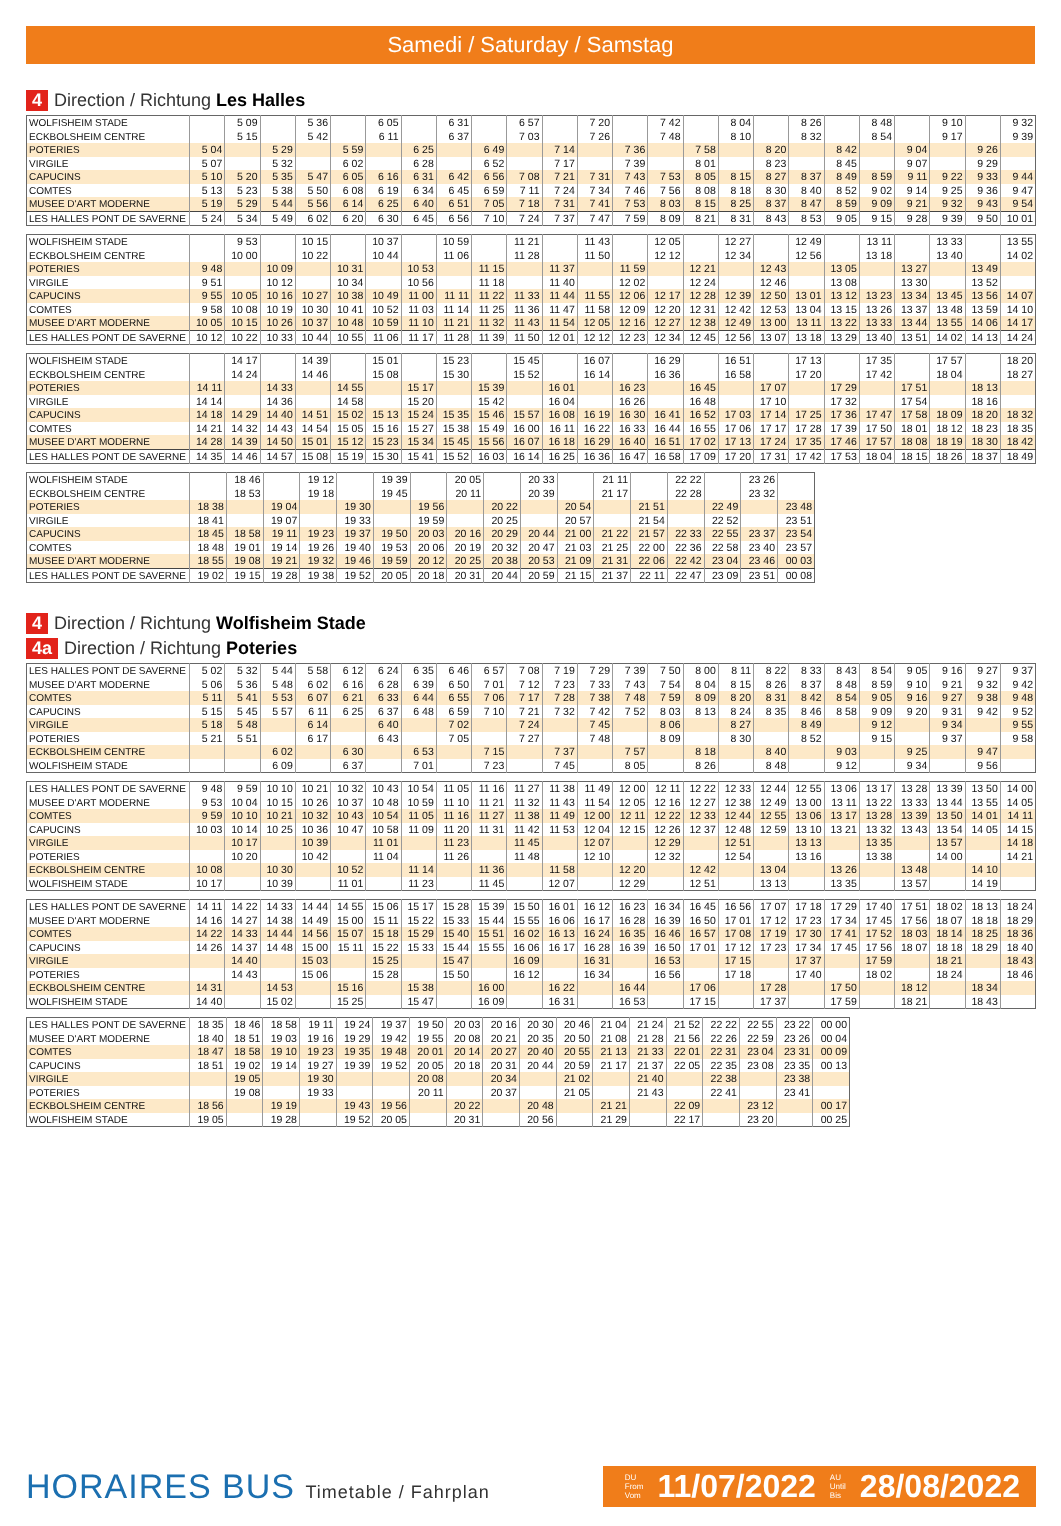Samedi / Saturday / Samstag
4 Direction / Richtung Les Halles
| WOLFISHEIM STADE | | 5 09 | | 5 36 | | 6 05 | | 6 31 | | 6 57 | | 7 20 | | 7 42 | | 8 04 | | 8 26 | | 8 48 | | 9 10 | | 9 32 |
| ECKBOLSHEIM CENTRE | | 5 15 | | 5 42 | | 6 11 | | 6 37 | | 7 03 | | 7 26 | | 7 48 | | 8 10 | | 8 32 | | 8 54 | | 9 17 | | 9 39 |
| POTERIES | 5 04 | | 5 29 | | 5 59 | | 6 25 | | 6 49 | | 7 14 | | 7 36 | | 7 58 | | 8 20 | | 8 42 | | 9 04 | | 9 26 | |
| VIRGILE | 5 07 | | 5 32 | | 6 02 | | 6 28 | | 6 52 | | 7 17 | | 7 39 | | 8 01 | | 8 23 | | 8 45 | | 9 07 | | 9 29 | |
| CAPUCINS | 5 10 | 5 20 | 5 35 | 5 47 | 6 05 | 6 16 | 6 31 | 6 42 | 6 56 | 7 08 | 7 21 | 7 31 | 7 43 | 7 53 | 8 05 | 8 15 | 8 27 | 8 37 | 8 49 | 8 59 | 9 11 | 9 22 | 9 33 | 9 44 |
| COMTES | 5 13 | 5 23 | 5 38 | 5 50 | 6 08 | 6 19 | 6 34 | 6 45 | 6 59 | 7 11 | 7 24 | 7 34 | 7 46 | 7 56 | 8 08 | 8 18 | 8 30 | 8 40 | 8 52 | 9 02 | 9 14 | 9 25 | 9 36 | 9 47 |
| MUSEE D'ART MODERNE | 5 19 | 5 29 | 5 44 | 5 56 | 6 14 | 6 25 | 6 40 | 6 51 | 7 05 | 7 18 | 7 31 | 7 41 | 7 53 | 8 03 | 8 15 | 8 25 | 8 37 | 8 47 | 8 59 | 9 09 | 9 21 | 9 32 | 9 43 | 9 54 |
| LES HALLES PONT DE SAVERNE | 5 24 | 5 34 | 5 49 | 6 02 | 6 20 | 6 30 | 6 45 | 6 56 | 7 10 | 7 24 | 7 37 | 7 47 | 7 59 | 8 09 | 8 21 | 8 31 | 8 43 | 8 53 | 9 05 | 9 15 | 9 28 | 9 39 | 9 50 | 10 01 |
| WOLFISHEIM STADE | | 9 53 | | 10 15 | | 10 37 | | 10 59 | | 11 21 | | 11 43 | | 12 05 | | 12 27 | | 12 49 | | 13 11 | | 13 33 | | 13 55 |
| ECKBOLSHEIM CENTRE | | 10 00 | | 10 22 | | 10 44 | | 11 06 | | 11 28 | | 11 50 | | 12 12 | | 12 34 | | 12 56 | | 13 18 | | 13 40 | | 14 02 |
| POTERIES | 9 48 | | 10 09 | | 10 31 | | 10 53 | | 11 15 | | 11 37 | | 11 59 | | 12 21 | | 12 43 | | 13 05 | | 13 27 | | 13 49 | |
| VIRGILE | 9 51 | | 10 12 | | 10 34 | | 10 56 | | 11 18 | | 11 40 | | 12 02 | | 12 24 | | 12 46 | | 13 08 | | 13 30 | | 13 52 | |
| CAPUCINS | 9 55 | 10 05 | 10 16 | 10 27 | 10 38 | 10 49 | 11 00 | 11 11 | 11 22 | 11 33 | 11 44 | 11 55 | 12 06 | 12 17 | 12 28 | 12 39 | 12 50 | 13 01 | 13 12 | 13 23 | 13 34 | 13 45 | 13 56 | 14 07 |
| COMTES | 9 58 | 10 08 | 10 19 | 10 30 | 10 41 | 10 52 | 11 03 | 11 14 | 11 25 | 11 36 | 11 47 | 11 58 | 12 09 | 12 20 | 12 31 | 12 42 | 12 53 | 13 04 | 13 15 | 13 26 | 13 37 | 13 48 | 13 59 | 14 10 |
| MUSEE D'ART MODERNE | 10 05 | 10 15 | 10 26 | 10 37 | 10 48 | 10 59 | 11 10 | 11 21 | 11 32 | 11 43 | 11 54 | 12 05 | 12 16 | 12 27 | 12 38 | 12 49 | 13 00 | 13 11 | 13 22 | 13 33 | 13 44 | 13 55 | 14 06 | 14 17 |
| LES HALLES PONT DE SAVERNE | 10 12 | 10 22 | 10 33 | 10 44 | 10 55 | 11 06 | 11 17 | 11 28 | 11 39 | 11 50 | 12 01 | 12 12 | 12 23 | 12 34 | 12 45 | 12 56 | 13 07 | 13 18 | 13 29 | 13 40 | 13 51 | 14 02 | 14 13 | 14 24 |
| WOLFISHEIM STADE | | 14 17 | | 14 39 | | 15 01 | | 15 23 | | 15 45 | | 16 07 | | 16 29 | | 16 51 | | 17 13 | | 17 35 | | 17 57 | | 18 20 |
| ECKBOLSHEIM CENTRE | | 14 24 | | 14 46 | | 15 08 | | 15 30 | | 15 52 | | 16 14 | | 16 36 | | 16 58 | | 17 20 | | 17 42 | | 18 04 | | 18 27 |
| POTERIES | 14 11 | | 14 33 | | 14 55 | | 15 17 | | 15 39 | | 16 01 | | 16 23 | | 16 45 | | 17 07 | | 17 29 | | 17 51 | | 18 13 | |
| VIRGILE | 14 14 | | 14 36 | | 14 58 | | 15 20 | | 15 42 | | 16 04 | | 16 26 | | 16 48 | | 17 10 | | 17 32 | | 17 54 | | 18 16 | |
| CAPUCINS | 14 18 | 14 29 | 14 40 | 14 51 | 15 02 | 15 13 | 15 24 | 15 35 | 15 46 | 15 57 | 16 08 | 16 19 | 16 30 | 16 41 | 16 52 | 17 03 | 17 14 | 17 25 | 17 36 | 17 47 | 17 58 | 18 09 | 18 20 | 18 32 |
| COMTES | 14 21 | 14 32 | 14 43 | 14 54 | 15 05 | 15 16 | 15 27 | 15 38 | 15 49 | 16 00 | 16 11 | 16 22 | 16 33 | 16 44 | 16 55 | 17 06 | 17 17 | 17 28 | 17 39 | 17 50 | 18 01 | 18 12 | 18 23 | 18 35 |
| MUSEE D'ART MODERNE | 14 28 | 14 39 | 14 50 | 15 01 | 15 12 | 15 23 | 15 34 | 15 45 | 15 56 | 16 07 | 16 18 | 16 29 | 16 40 | 16 51 | 17 02 | 17 13 | 17 24 | 17 35 | 17 46 | 17 57 | 18 08 | 18 19 | 18 30 | 18 42 |
| LES HALLES PONT DE SAVERNE | 14 35 | 14 46 | 14 57 | 15 08 | 15 19 | 15 30 | 15 41 | 15 52 | 16 03 | 16 14 | 16 25 | 16 36 | 16 47 | 16 58 | 17 09 | 17 20 | 17 31 | 17 42 | 17 53 | 18 04 | 18 15 | 18 26 | 18 37 | 18 49 |
| WOLFISHEIM STADE | | 18 46 | | 19 12 | | 19 39 | | 20 05 | | 20 33 | | 21 11 | | 22 22 | | 23 26 | |
| ECKBOLSHEIM CENTRE | | 18 53 | | 19 18 | | 19 45 | | 20 11 | | 20 39 | | 21 17 | | 22 28 | | 23 32 | |
| POTERIES | 18 38 | | 19 04 | | 19 30 | | 19 56 | | 20 22 | | 20 54 | | 21 51 | | 22 49 | | 23 48 |
| VIRGILE | 18 41 | | 19 07 | | 19 33 | | 19 59 | | 20 25 | | 20 57 | | 21 54 | | 22 52 | | 23 51 |
| CAPUCINS | 18 45 | 18 58 | 19 11 | 19 23 | 19 37 | 19 50 | 20 03 | 20 16 | 20 29 | 20 44 | 21 00 | 21 22 | 21 57 | 22 33 | 22 55 | 23 37 | 23 54 |
| COMTES | 18 48 | 19 01 | 19 14 | 19 26 | 19 40 | 19 53 | 20 06 | 20 19 | 20 32 | 20 47 | 21 03 | 21 25 | 22 00 | 22 36 | 22 58 | 23 40 | 23 57 |
| MUSEE D'ART MODERNE | 18 55 | 19 08 | 19 21 | 19 32 | 19 46 | 19 59 | 20 12 | 20 25 | 20 38 | 20 53 | 21 09 | 21 31 | 22 06 | 22 42 | 23 04 | 23 46 | 00 03 |
| LES HALLES PONT DE SAVERNE | 19 02 | 19 15 | 19 28 | 19 38 | 19 52 | 20 05 | 20 18 | 20 31 | 20 44 | 20 59 | 21 15 | 21 37 | 22 11 | 22 47 | 23 09 | 23 51 | 00 08 |
4 Direction / Richtung Wolfisheim Stade
4a Direction / Richtung Poteries
| LES HALLES PONT DE SAVERNE | 5 02 | 5 32 | 5 44 | 5 58 | 6 12 | 6 24 | 6 35 | 6 46 | 6 57 | 7 08 | 7 19 | 7 29 | 7 39 | 7 50 | 8 00 | 8 11 | 8 22 | 8 33 | 8 43 | 8 54 | 9 05 | 9 16 | 9 27 | 9 37 |
| MUSEE D'ART MODERNE | 5 06 | 5 36 | 5 48 | 6 02 | 6 16 | 6 28 | 6 39 | 6 50 | 7 01 | 7 12 | 7 23 | 7 33 | 7 43 | 7 54 | 8 04 | 8 15 | 8 26 | 8 37 | 8 48 | 8 59 | 9 10 | 9 21 | 9 32 | 9 42 |
| COMTES | 5 11 | 5 41 | 5 53 | 6 07 | 6 21 | 6 33 | 6 44 | 6 55 | 7 06 | 7 17 | 7 28 | 7 38 | 7 48 | 7 59 | 8 09 | 8 20 | 8 31 | 8 42 | 8 54 | 9 05 | 9 16 | 9 27 | 9 38 | 9 48 |
| CAPUCINS | 5 15 | 5 45 | 5 57 | 6 11 | 6 25 | 6 37 | 6 48 | 6 59 | 7 10 | 7 21 | 7 32 | 7 42 | 7 52 | 8 03 | 8 13 | 8 24 | 8 35 | 8 46 | 8 58 | 9 09 | 9 20 | 9 31 | 9 42 | 9 52 |
| VIRGILE | 5 18 | 5 48 | | 6 14 | | 6 40 | | 7 02 | | 7 24 | | 7 45 | | 8 06 | | 8 27 | | 8 49 | | 9 12 | | 9 34 | | 9 55 |
| POTERIES | 5 21 | 5 51 | | 6 17 | | 6 43 | | 7 05 | | 7 27 | | 7 48 | | 8 09 | | 8 30 | | 8 52 | | 9 15 | | 9 37 | | 9 58 |
| ECKBOLSHEIM CENTRE | | | 6 02 | | 6 30 | | 6 53 | | 7 15 | | 7 37 | | 7 57 | | 8 18 | | 8 40 | | 9 03 | | 9 25 | | 9 47 | |
| WOLFISHEIM STADE | | | 6 09 | | 6 37 | | 7 01 | | 7 23 | | 7 45 | | 8 05 | | 8 26 | | 8 48 | | 9 12 | | 9 34 | | 9 56 | |
| LES HALLES PONT DE SAVERNE | 9 48 | 9 59 | 10 10 | 10 21 | 10 32 | 10 43 | 10 54 | 11 05 | 11 16 | 11 27 | 11 38 | 11 49 | 12 00 | 12 11 | 12 22 | 12 33 | 12 44 | 12 55 | 13 06 | 13 17 | 13 28 | 13 39 | 13 50 | 14 00 |
| MUSEE D'ART MODERNE | 9 53 | 10 04 | 10 15 | 10 26 | 10 37 | 10 48 | 10 59 | 11 10 | 11 21 | 11 32 | 11 43 | 11 54 | 12 05 | 12 16 | 12 27 | 12 38 | 12 49 | 13 00 | 13 11 | 13 22 | 13 33 | 13 44 | 13 55 | 14 05 |
| COMTES | 9 59 | 10 10 | 10 21 | 10 32 | 10 43 | 10 54 | 11 05 | 11 16 | 11 27 | 11 38 | 11 49 | 12 00 | 12 11 | 12 22 | 12 33 | 12 44 | 12 55 | 13 06 | 13 17 | 13 28 | 13 39 | 13 50 | 14 01 | 14 11 |
| CAPUCINS | 10 03 | 10 14 | 10 25 | 10 36 | 10 47 | 10 58 | 11 09 | 11 20 | 11 31 | 11 42 | 11 53 | 12 04 | 12 15 | 12 26 | 12 37 | 12 48 | 12 59 | 13 10 | 13 21 | 13 32 | 13 43 | 13 54 | 14 05 | 14 15 |
| VIRGILE | | 10 17 | | 10 39 | | 11 01 | | 11 23 | | 11 45 | | 12 07 | | 12 29 | | 12 51 | | 13 13 | | 13 35 | | 13 57 | | 14 18 |
| POTERIES | | 10 20 | | 10 42 | | 11 04 | | 11 26 | | 11 48 | | 12 10 | | 12 32 | | 12 54 | | 13 16 | | 13 38 | | 14 00 | | 14 21 |
| ECKBOLSHEIM CENTRE | 10 08 | | 10 30 | | 10 52 | | 11 14 | | 11 36 | | 11 58 | | 12 20 | | 12 42 | | 13 04 | | 13 26 | | 13 48 | | 14 10 | |
| WOLFISHEIM STADE | 10 17 | | 10 39 | | 11 01 | | 11 23 | | 11 45 | | 12 07 | | 12 29 | | 12 51 | | 13 13 | | 13 35 | | 13 57 | | 14 19 | |
| LES HALLES PONT DE SAVERNE | 14 11 | 14 22 | 14 33 | 14 44 | 14 55 | 15 06 | 15 17 | 15 28 | 15 39 | 15 50 | 16 01 | 16 12 | 16 23 | 16 34 | 16 45 | 16 56 | 17 07 | 17 18 | 17 29 | 17 40 | 17 51 | 18 02 | 18 13 | 18 24 |
| MUSEE D'ART MODERNE | 14 16 | 14 27 | 14 38 | 14 49 | 15 00 | 15 11 | 15 22 | 15 33 | 15 44 | 15 55 | 16 06 | 16 17 | 16 28 | 16 39 | 16 50 | 17 01 | 17 12 | 17 23 | 17 34 | 17 45 | 17 56 | 18 07 | 18 18 | 18 29 |
| COMTES | 14 22 | 14 33 | 14 44 | 14 56 | 15 07 | 15 18 | 15 29 | 15 40 | 15 51 | 16 02 | 16 13 | 16 24 | 16 35 | 16 46 | 16 57 | 17 08 | 17 19 | 17 30 | 17 41 | 17 52 | 18 03 | 18 14 | 18 25 | 18 36 |
| CAPUCINS | 14 26 | 14 37 | 14 48 | 15 00 | 15 11 | 15 22 | 15 33 | 15 44 | 15 55 | 16 06 | 16 17 | 16 28 | 16 39 | 16 50 | 17 01 | 17 12 | 17 23 | 17 34 | 17 45 | 17 56 | 18 07 | 18 18 | 18 29 | 18 40 |
| VIRGILE | | 14 40 | | 15 03 | | 15 25 | | 15 47 | | 16 09 | | 16 31 | | 16 53 | | 17 15 | | 17 37 | | 17 59 | | 18 21 | | 18 43 |
| POTERIES | | 14 43 | | 15 06 | | 15 28 | | 15 50 | | 16 12 | | 16 34 | | 16 56 | | 17 18 | | 17 40 | | 18 02 | | 18 24 | | 18 46 |
| ECKBOLSHEIM CENTRE | 14 31 | | 14 53 | | 15 16 | | 15 38 | | 16 00 | | 16 22 | | 16 44 | | 17 06 | | 17 28 | | 17 50 | | 18 12 | | 18 34 | |
| WOLFISHEIM STADE | 14 40 | | 15 02 | | 15 25 | | 15 47 | | 16 09 | | 16 31 | | 16 53 | | 17 15 | | 17 37 | | 17 59 | | 18 21 | | 18 43 | |
| LES HALLES PONT DE SAVERNE | 18 35 | 18 46 | 18 58 | 19 11 | 19 24 | 19 37 | 19 50 | 20 03 | 20 16 | 20 30 | 20 46 | 21 04 | 21 24 | 21 52 | 22 22 | 22 55 | 23 22 | 00 00 |
| MUSEE D'ART MODERNE | 18 40 | 18 51 | 19 03 | 19 16 | 19 29 | 19 42 | 19 55 | 20 08 | 20 21 | 20 35 | 20 50 | 21 08 | 21 28 | 21 56 | 22 26 | 22 59 | 23 26 | 00 04 |
| COMTES | 18 47 | 18 58 | 19 10 | 19 23 | 19 35 | 19 48 | 20 01 | 20 14 | 20 27 | 20 40 | 20 55 | 21 13 | 21 33 | 22 01 | 22 31 | 23 04 | 23 31 | 00 09 |
| CAPUCINS | 18 51 | 19 02 | 19 14 | 19 27 | 19 39 | 19 52 | 20 05 | 20 18 | 20 31 | 20 44 | 20 59 | 21 17 | 21 37 | 22 05 | 22 35 | 23 08 | 23 35 | 00 13 |
| VIRGILE | | 19 05 | | 19 30 | | | 20 08 | | 20 34 | | 21 02 | | 21 40 | | 22 38 | | 23 38 | |
| POTERIES | | 19 08 | | 19 33 | | | 20 11 | | 20 37 | | 21 05 | | 21 43 | | 22 41 | | 23 41 | |
| ECKBOLSHEIM CENTRE | 18 56 | | 19 19 | | 19 43 | 19 56 | | 20 22 | | 20 48 | | 21 21 | | 22 09 | | 23 12 | | 00 17 |
| WOLFISHEIM STADE | 19 05 | | 19 28 | | 19 52 | 20 05 | | 20 31 | | 20 56 | | 21 29 | | 22 17 | | 23 20 | | 00 25 |
HORAIRES BUS Timetable / Fahrplan
DU
From
Vom 11/07/2022 AU
Until
Bis 28/08/2022